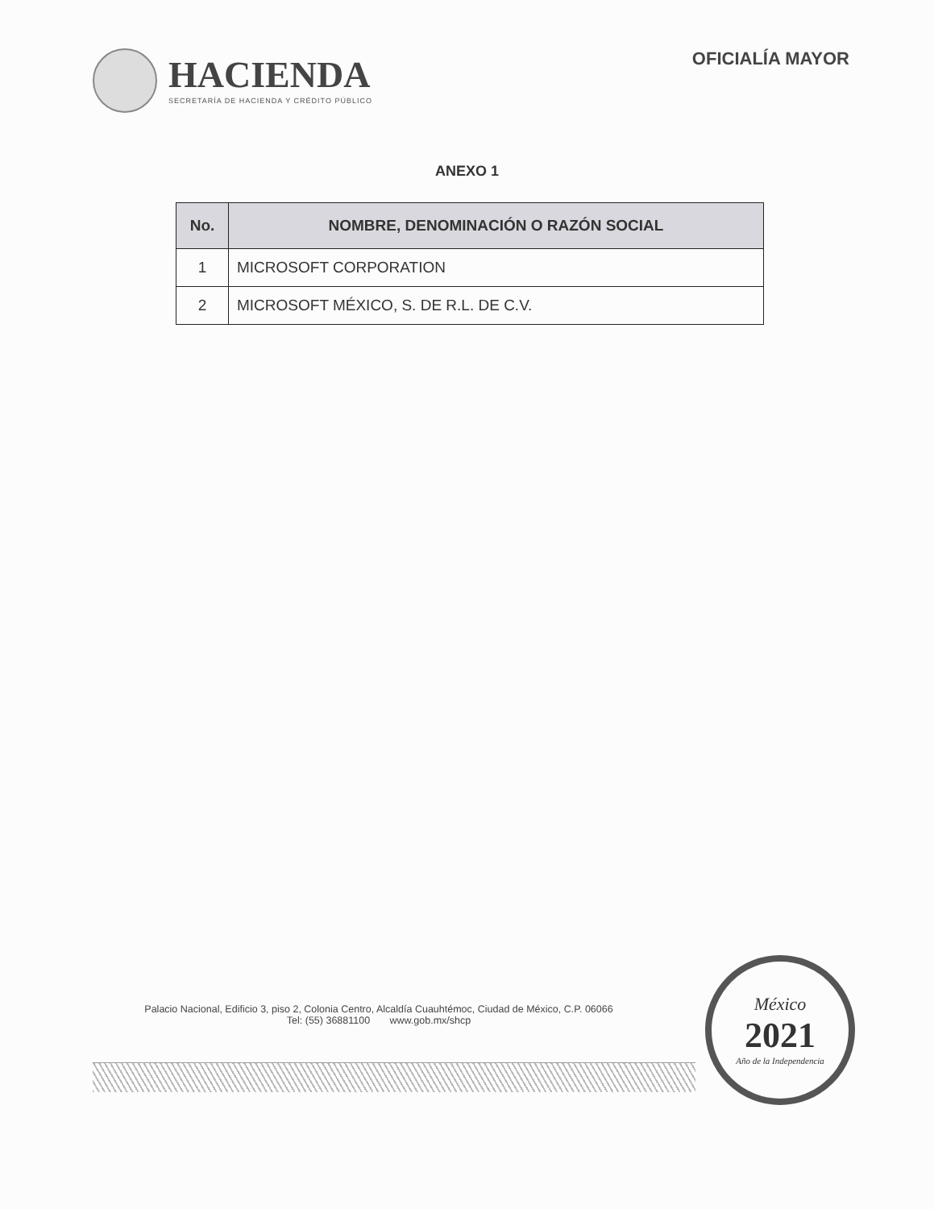HACIENDA
SECRETARÍA DE HACIENDA Y CRÉDITO PÚBLICO
OFICIALÍA MAYOR
ANEXO 1
| No. | NOMBRE, DENOMINACIÓN O RAZÓN SOCIAL |
| --- | --- |
| 1 | MICROSOFT CORPORATION |
| 2 | MICROSOFT MÉXICO, S. DE R.L. DE C.V. |
Palacio Nacional, Edificio 3, piso 2, Colonia Centro, Alcaldía Cuauhtémoc, Ciudad de México, C.P. 06066
Tel: (55) 36881100 www.gob.mx/shcp
México
2021
Año de la Independencia